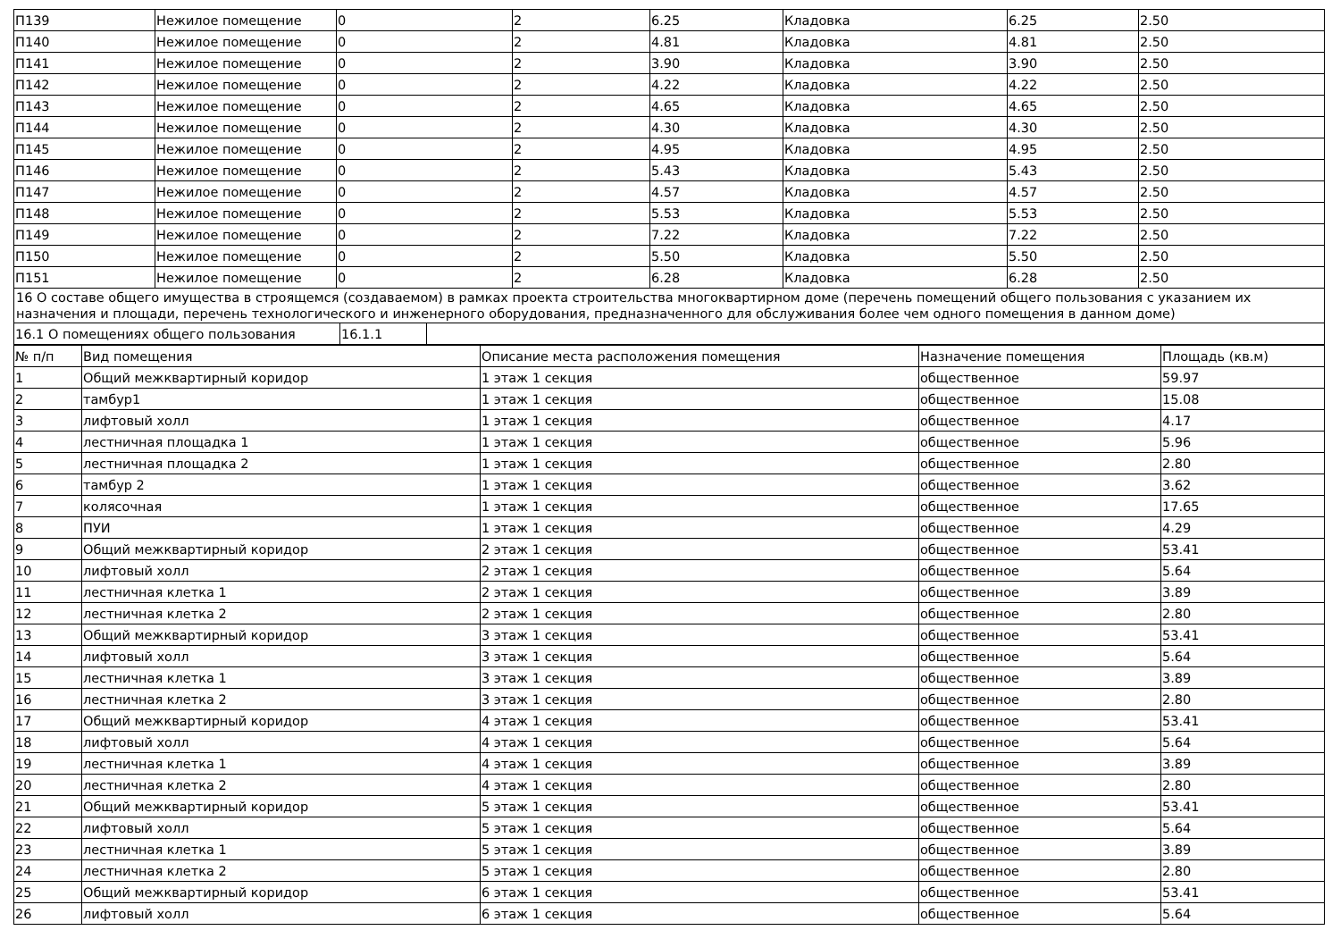| П139 | Нежилое помещение | 0 | 2 | 6.25 | Кладовка | 6.25 | 2.50 |
| П140 | Нежилое помещение | 0 | 2 | 4.81 | Кладовка | 4.81 | 2.50 |
| П141 | Нежилое помещение | 0 | 2 | 3.90 | Кладовка | 3.90 | 2.50 |
| П142 | Нежилое помещение | 0 | 2 | 4.22 | Кладовка | 4.22 | 2.50 |
| П143 | Нежилое помещение | 0 | 2 | 4.65 | Кладовка | 4.65 | 2.50 |
| П144 | Нежилое помещение | 0 | 2 | 4.30 | Кладовка | 4.30 | 2.50 |
| П145 | Нежилое помещение | 0 | 2 | 4.95 | Кладовка | 4.95 | 2.50 |
| П146 | Нежилое помещение | 0 | 2 | 5.43 | Кладовка | 5.43 | 2.50 |
| П147 | Нежилое помещение | 0 | 2 | 4.57 | Кладовка | 4.57 | 2.50 |
| П148 | Нежилое помещение | 0 | 2 | 5.53 | Кладовка | 5.53 | 2.50 |
| П149 | Нежилое помещение | 0 | 2 | 7.22 | Кладовка | 7.22 | 2.50 |
| П150 | Нежилое помещение | 0 | 2 | 5.50 | Кладовка | 5.50 | 2.50 |
| П151 | Нежилое помещение | 0 | 2 | 6.28 | Кладовка | 6.28 | 2.50 |
16 О составе общего имущества в строящемся (создаваемом) в рамках проекта строительства многоквартирном доме (перечень помещений общего пользования с указанием их назначения и площади, перечень технологического и инженерного оборудования, предназначенного для обслуживания более чем одного помещения в данном доме)
| 16.1 О помещениях общего пользования | 16.1.1 | |
| № п/п | Вид помещения | Описание места расположения помещения | Назначение помещения | Площадь (кв.м) |
| --- | --- | --- | --- | --- |
| 1 | Общий межквартирный коридор | 1 этаж 1 секция | общественное | 59.97 |
| 2 | тамбур1 | 1 этаж 1 секция | общественное | 15.08 |
| 3 | лифтовый холл | 1 этаж 1 секция | общественное | 4.17 |
| 4 | лестничная площадка 1 | 1 этаж 1 секция | общественное | 5.96 |
| 5 | лестничная площадка 2 | 1 этаж 1 секция | общественное | 2.80 |
| 6 | тамбур 2 | 1 этаж 1 секция | общественное | 3.62 |
| 7 | колясочная | 1 этаж 1 секция | общественное | 17.65 |
| 8 | ПУИ | 1 этаж 1 секция | общественное | 4.29 |
| 9 | Общий межквартирный коридор | 2 этаж 1 секция | общественное | 53.41 |
| 10 | лифтовый холл | 2 этаж 1 секция | общественное | 5.64 |
| 11 | лестничная клетка 1 | 2 этаж 1 секция | общественное | 3.89 |
| 12 | лестничная клетка 2 | 2 этаж 1 секция | общественное | 2.80 |
| 13 | Общий межквартирный коридор | 3 этаж 1 секция | общественное | 53.41 |
| 14 | лифтовый холл | 3 этаж 1 секция | общественное | 5.64 |
| 15 | лестничная клетка 1 | 3 этаж 1 секция | общественное | 3.89 |
| 16 | лестничная клетка 2 | 3 этаж 1 секция | общественное | 2.80 |
| 17 | Общий межквартирный коридор | 4 этаж 1 секция | общественное | 53.41 |
| 18 | лифтовый холл | 4 этаж 1 секция | общественное | 5.64 |
| 19 | лестничная клетка 1 | 4 этаж 1 секция | общественное | 3.89 |
| 20 | лестничная клетка 2 | 4 этаж 1 секция | общественное | 2.80 |
| 21 | Общий межквартирный коридор | 5 этаж 1 секция | общественное | 53.41 |
| 22 | лифтовый холл | 5 этаж 1 секция | общественное | 5.64 |
| 23 | лестничная клетка 1 | 5 этаж 1 секция | общественное | 3.89 |
| 24 | лестничная клетка 2 | 5 этаж 1 секция | общественное | 2.80 |
| 25 | Общий межквартирный коридор | 6 этаж 1 секция | общественное | 53.41 |
| 26 | лифтовый холл | 6 этаж 1 секция | общественное | 5.64 |